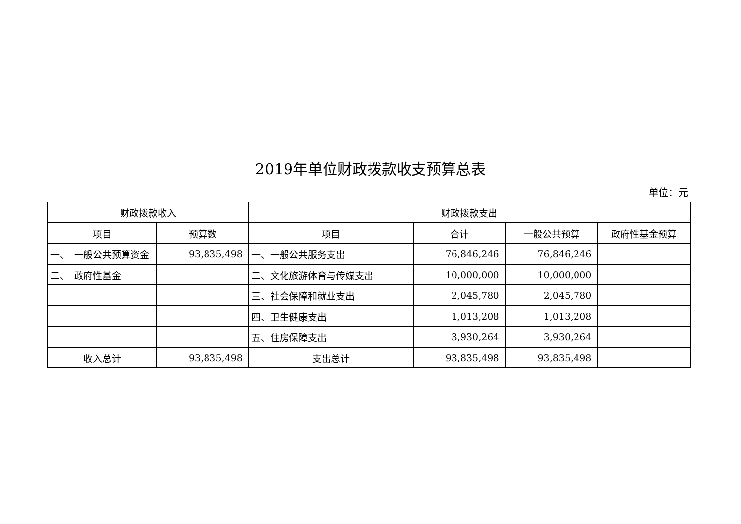2019年单位财政拨款收支预算总表
单位：元
| 财政拨款收入 | | 财政拨款支出 | | | |
| --- | --- | --- | --- | --- | --- |
| 项目 | 预算数 | 项目 | 合计 | 一般公共预算 | 政府性基金预算 |
| 一、 一般公共预算资金 | 93,835,498 | 一、一般公共服务支出 | 76,846,246 | 76,846,246 | |
| 二、 政府性基金 | | 二、文化旅游体育与传媒支出 | 10,000,000 | 10,000,000 | |
| | | 三、社会保障和就业支出 | 2,045,780 | 2,045,780 | |
| | | 四、卫生健康支出 | 1,013,208 | 1,013,208 | |
| | | 五、住房保障支出 | 3,930,264 | 3,930,264 | |
| 收入总计 | 93,835,498 | 支出总计 | 93,835,498 | 93,835,498 | |